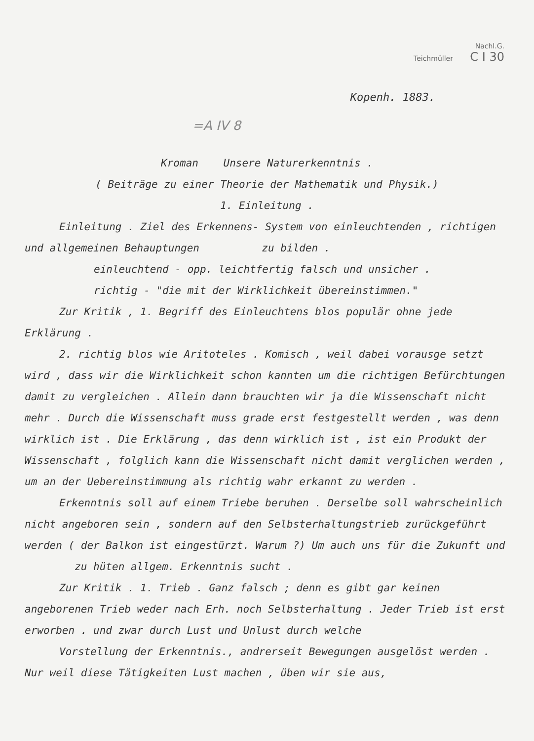Nachl.G.
Teichmüller C I 30
Kopenh. 1883.
=A IV 8
Kroman Unsere Naturerkenntnis .
( Beiträge zu einer Theorie der Mathematik und Physik.)
1. Einleitung .
Einleitung . Ziel des Erkennens- System von einleuchtenden , richtigen und allgemeinen Behauptungen zu bilden .
einleuchtend - opp. leichtfertig falsch und unsicher .
richtig - "die mit der Wirklichkeit übereinstimmen."
Zur Kritik , 1. Begriff des Einleuchtens blos populär ohne jede Erklärung .
2. richtig blos wie Aritoteles . Komisch , weil dabei vorausge setzt wird , dass wir die Wirklichkeit schon kannten um die richtigen Befürchtungen damit zu vergleichen . Allein dann brauchten wir ja die Wissenschaft nicht mehr . Durch die Wissenschaft muss grade erst festgestellt werden , was denn wirklich ist . Die Erklärung , das denn wirklich ist , ist ein Produkt der Wissenschaft , folglich kann die Wissenschaft nicht damit verglichen werden , um an der Uebereinstimmung als richtig wahr erkannt zu werden .
Erkenntnis soll auf einem Triebe beruhen . Derselbe soll wahrscheinlich nicht angeboren sein , sondern auf den Selbsterhaltungstrieb zurückgeführt werden ( der Balkon ist eingestürzt. Warum ?) Um auch uns für die Zukunft und zu hüten allgem. Erkenntnis sucht .
Zur Kritik . 1. Trieb . Ganz falsch ; denn es gibt gar keinen angeborenen Trieb weder nach Erh. noch Selbsterhaltung . Jeder Trieb ist erst erworben . und zwar durch Lust und Unlust durch welche
Vorstellung der Erkenntnis., andrerseit Bewegungen ausgelöst werden . Nur weil diese Tätigkeiten Lust machen , üben wir sie aus,